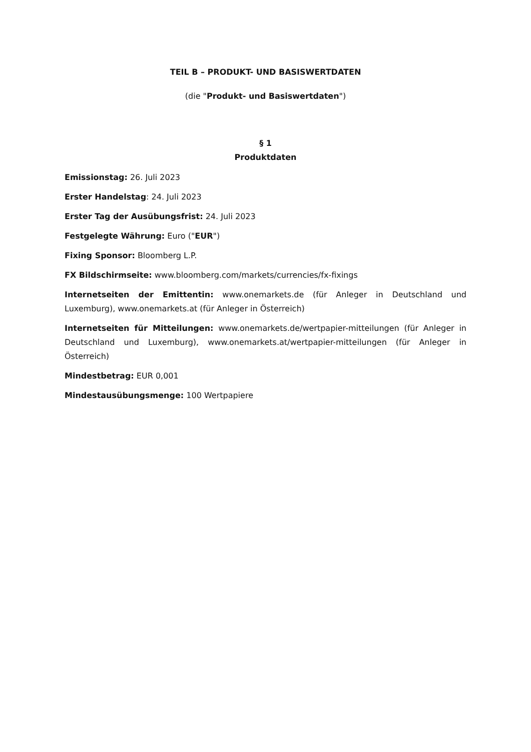TEIL B – PRODUKT- UND BASISWERTDATEN
(die "Produkt- und Basiswertdaten")
§ 1
Produktdaten
Emissionstag: 26. Juli 2023
Erster Handelstag: 24. Juli 2023
Erster Tag der Ausübungsfrist: 24. Juli 2023
Festgelegte Währung: Euro ("EUR")
Fixing Sponsor: Bloomberg L.P.
FX Bildschirmseite: www.bloomberg.com/markets/currencies/fx-fixings
Internetseiten der Emittentin: www.onemarkets.de (für Anleger in Deutschland und Luxemburg), www.onemarkets.at (für Anleger in Österreich)
Internetseiten für Mitteilungen: www.onemarkets.de/wertpapier-mitteilungen (für Anleger in Deutschland und Luxemburg), www.onemarkets.at/wertpapier-mitteilungen (für Anleger in Österreich)
Mindestbetrag: EUR 0,001
Mindestausübungsmenge: 100 Wertpapiere